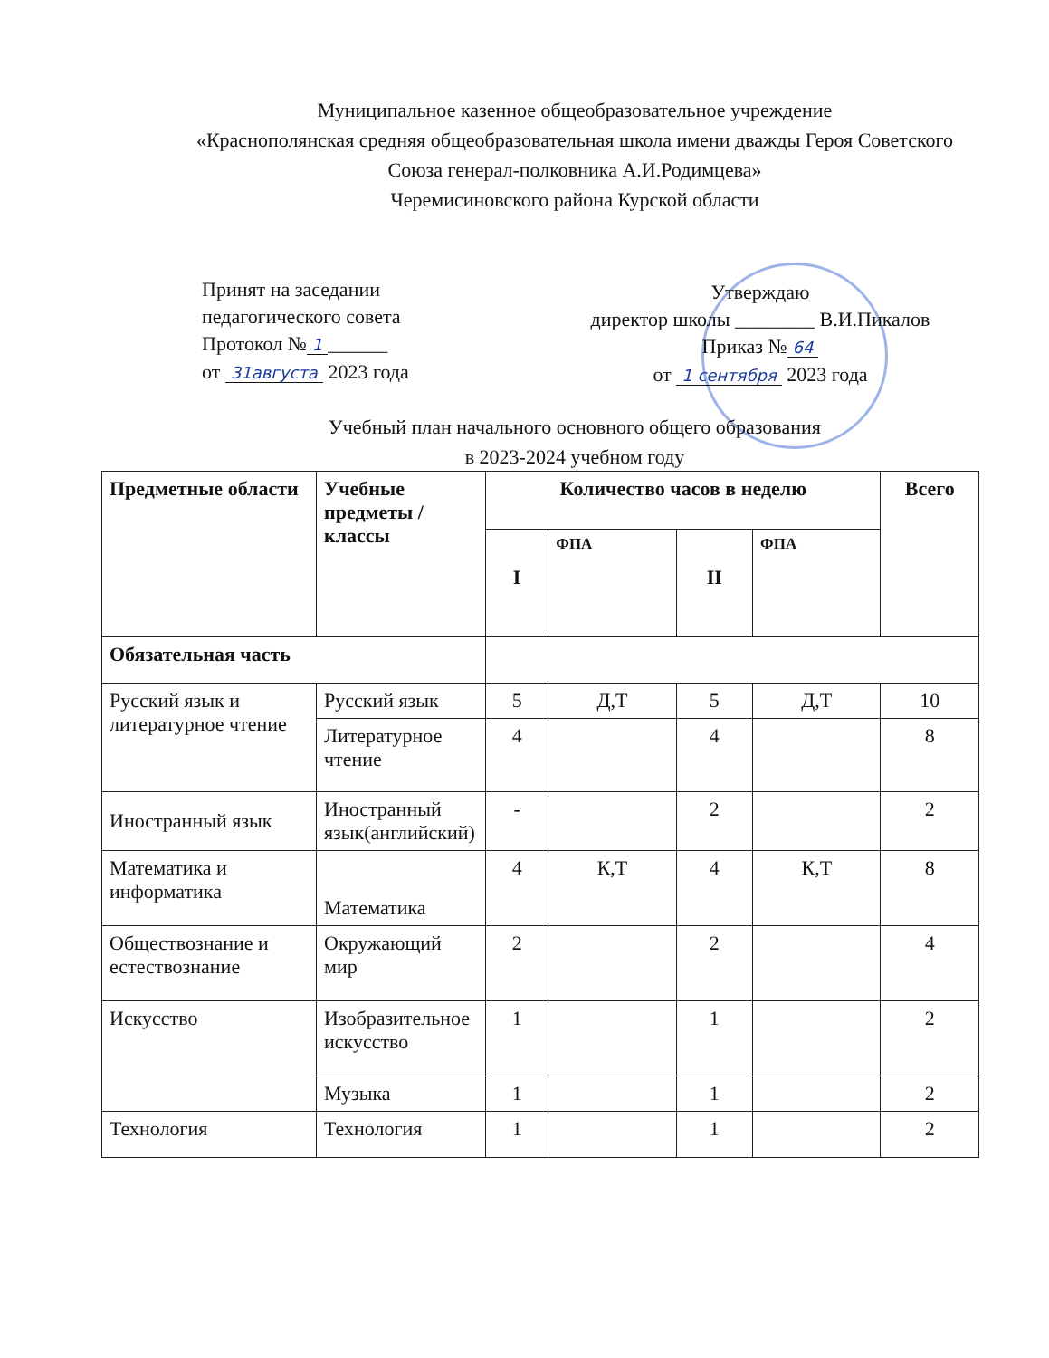Муниципальное казенное общеобразовательное учреждение
«Краснополянская средняя общеобразовательная школа имени дважды Героя Советского Союза генерал-полковника А.И.Родимцева»
Черемисиновского района Курской области
Принят на заседании
педагогического совета
Протокол № 1 ______
от 31августа 2023 года
Утверждаю
директор школы ________ В.И.Пикалов
Приказ № 64
от 1 сентября 2023 года
Учебный план начального основного общего образования
в 2023-2024 учебном году
| Предметные области | Учебные предметы / классы | Количество часов в неделю | | | | Всего |
| --- | --- | --- | --- | --- | --- | --- |
| | | I | ФПА | II | ФПА | |
| Обязательная часть | | | | | | |
| Русский язык и литературное чтение | Русский язык | 5 | Д,Т | 5 | Д,Т | 10 |
| | Литературное чтение | 4 | | 4 | | 8 |
| Иностранный язык | Иностранный язык(английский) | - | | 2 | | 2 |
| Математика и информатика | Математика | 4 | К,Т | 4 | К,Т | 8 |
| Обществознание и естествознание | Окружающий мир | 2 | | 2 | | 4 |
| Искусство | Изобразительное искусство | 1 | | 1 | | 2 |
| | Музыка | 1 | | 1 | | 2 |
| Технология | Технология | 1 | | 1 | | 2 |